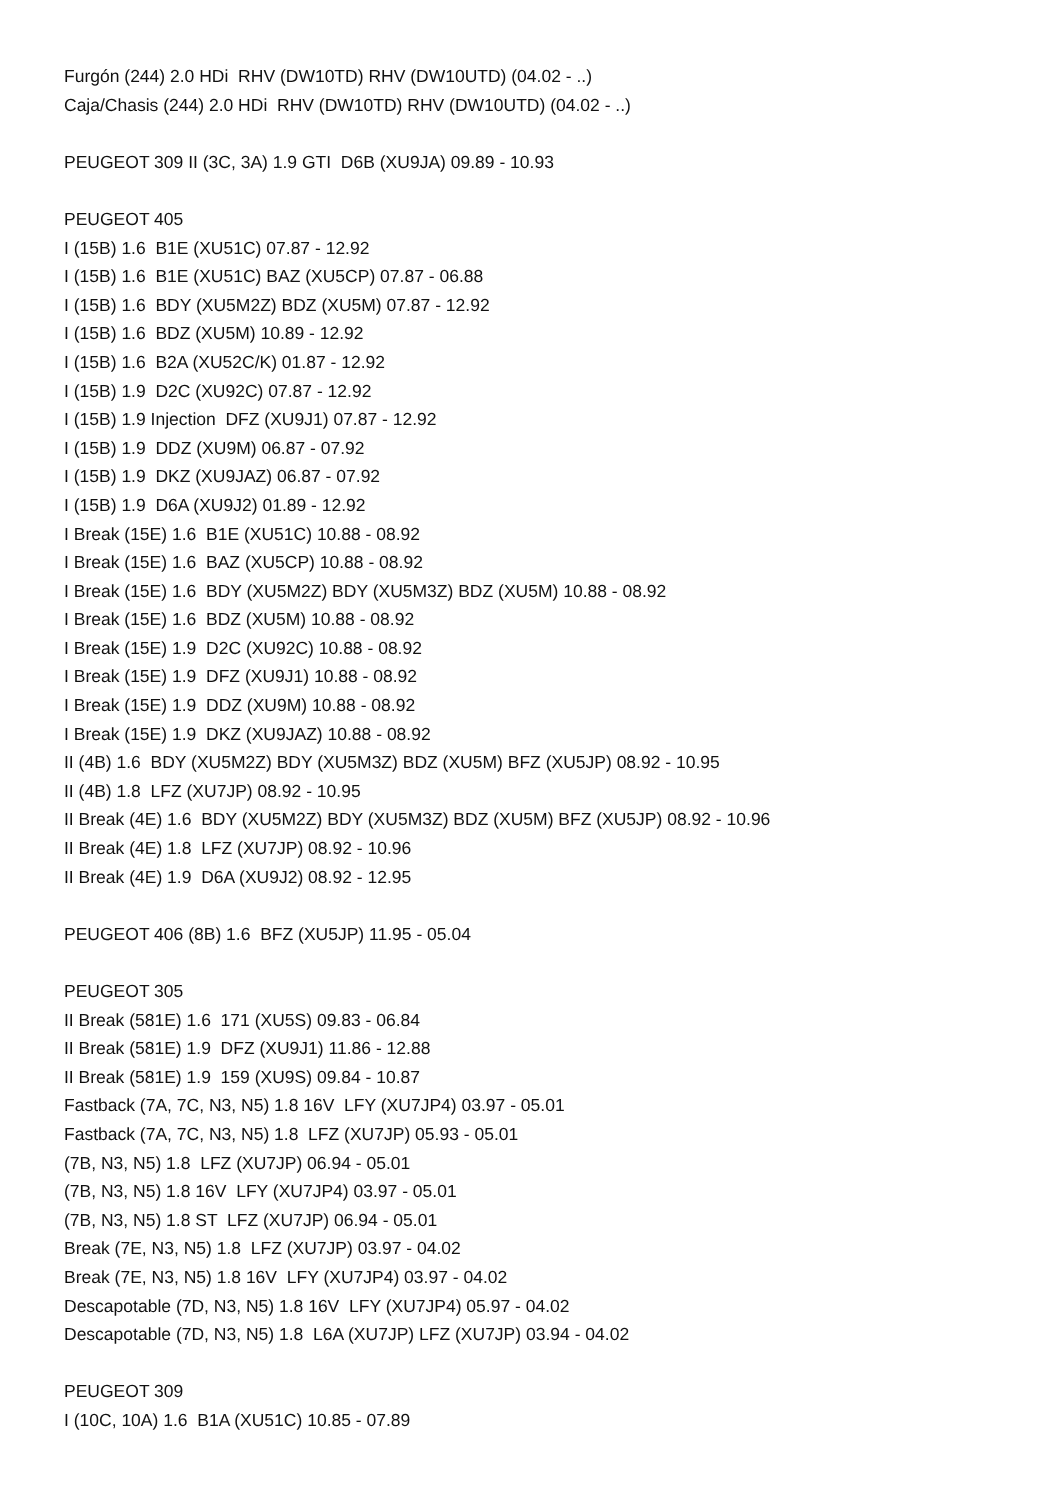Furgón (244) 2.0 HDi RHV (DW10TD) RHV (DW10UTD) (04.02 - ..)
Caja/Chasis (244) 2.0 HDi RHV (DW10TD) RHV (DW10UTD) (04.02 - ..)
PEUGEOT 309 II (3C, 3A) 1.9 GTI D6B (XU9JA) 09.89 - 10.93
PEUGEOT 405
I (15B) 1.6 B1E (XU51C) 07.87 - 12.92
I (15B) 1.6 B1E (XU51C) BAZ (XU5CP) 07.87 - 06.88
I (15B) 1.6 BDY (XU5M2Z) BDZ (XU5M) 07.87 - 12.92
I (15B) 1.6 BDZ (XU5M) 10.89 - 12.92
I (15B) 1.6 B2A (XU52C/K) 01.87 - 12.92
I (15B) 1.9 D2C (XU92C) 07.87 - 12.92
I (15B) 1.9 Injection DFZ (XU9J1) 07.87 - 12.92
I (15B) 1.9 DDZ (XU9M) 06.87 - 07.92
I (15B) 1.9 DKZ (XU9JAZ) 06.87 - 07.92
I (15B) 1.9 D6A (XU9J2) 01.89 - 12.92
I Break (15E) 1.6 B1E (XU51C) 10.88 - 08.92
I Break (15E) 1.6 BAZ (XU5CP) 10.88 - 08.92
I Break (15E) 1.6 BDY (XU5M2Z) BDY (XU5M3Z) BDZ (XU5M) 10.88 - 08.92
I Break (15E) 1.6 BDZ (XU5M) 10.88 - 08.92
I Break (15E) 1.9 D2C (XU92C) 10.88 - 08.92
I Break (15E) 1.9 DFZ (XU9J1) 10.88 - 08.92
I Break (15E) 1.9 DDZ (XU9M) 10.88 - 08.92
I Break (15E) 1.9 DKZ (XU9JAZ) 10.88 - 08.92
II (4B) 1.6 BDY (XU5M2Z) BDY (XU5M3Z) BDZ (XU5M) BFZ (XU5JP) 08.92 - 10.95
II (4B) 1.8 LFZ (XU7JP) 08.92 - 10.95
II Break (4E) 1.6 BDY (XU5M2Z) BDY (XU5M3Z) BDZ (XU5M) BFZ (XU5JP) 08.92 - 10.96
II Break (4E) 1.8 LFZ (XU7JP) 08.92 - 10.96
II Break (4E) 1.9 D6A (XU9J2) 08.92 - 12.95
PEUGEOT 406 (8B) 1.6 BFZ (XU5JP) 11.95 - 05.04
PEUGEOT 305
II Break (581E) 1.6 171 (XU5S) 09.83 - 06.84
II Break (581E) 1.9 DFZ (XU9J1) 11.86 - 12.88
II Break (581E) 1.9 159 (XU9S) 09.84 - 10.87
Fastback (7A, 7C, N3, N5) 1.8 16V LFY (XU7JP4) 03.97 - 05.01
Fastback (7A, 7C, N3, N5) 1.8 LFZ (XU7JP) 05.93 - 05.01
(7B, N3, N5) 1.8 LFZ (XU7JP) 06.94 - 05.01
(7B, N3, N5) 1.8 16V LFY (XU7JP4) 03.97 - 05.01
(7B, N3, N5) 1.8 ST LFZ (XU7JP) 06.94 - 05.01
Break (7E, N3, N5) 1.8 LFZ (XU7JP) 03.97 - 04.02
Break (7E, N3, N5) 1.8 16V LFY (XU7JP4) 03.97 - 04.02
Descapotable (7D, N3, N5) 1.8 16V LFY (XU7JP4) 05.97 - 04.02
Descapotable (7D, N3, N5) 1.8 L6A (XU7JP) LFZ (XU7JP) 03.94 - 04.02
PEUGEOT 309
I (10C, 10A) 1.6 B1A (XU51C) 10.85 - 07.89